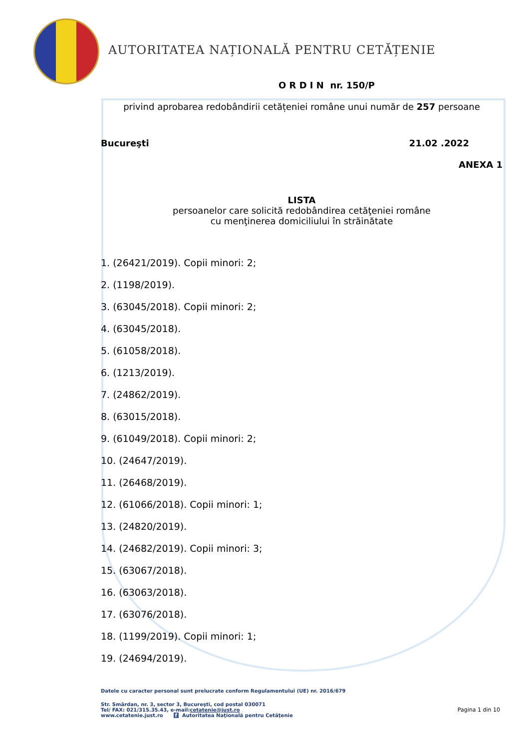AUTORITATEA NAȚIONALĂ PENTRU CETĂȚENIE
O R D I N nr. 150/P
privind aprobarea redobândirii cetățeniei române unui număr de 257 persoane
Bucureşti 21.02 .2022
ANEXA 1
LISTA
persoanelor care solicită redobândirea cetăţeniei române
cu menţinerea domiciliului în străinătate
1. (26421/2019). Copii minori: 2;
2. (1198/2019).
3. (63045/2018). Copii minori: 2;
4. (63045/2018).
5. (61058/2018).
6. (1213/2019).
7. (24862/2019).
8. (63015/2018).
9. (61049/2018). Copii minori: 2;
10. (24647/2019).
11. (26468/2019).
12. (61066/2018). Copii minori: 1;
13. (24820/2019).
14. (24682/2019). Copii minori: 3;
15. (63067/2018).
16. (63063/2018).
17. (63076/2018).
18. (1199/2019). Copii minori: 1;
19. (24694/2019).
Datele cu caracter personal sunt prelucrate conform Regulamentului (UE) nr. 2016/679
Str. Smârdan, nr. 3, sector 3, Bucureşti, cod postal 030071
Tel/ FAX: 021/315.35.43, e-mail:cetatenie@just.ro
www.cetatenie.just.ro f Autoritatea Naţională pentru Cetăţenie
Pagina 1 din 10